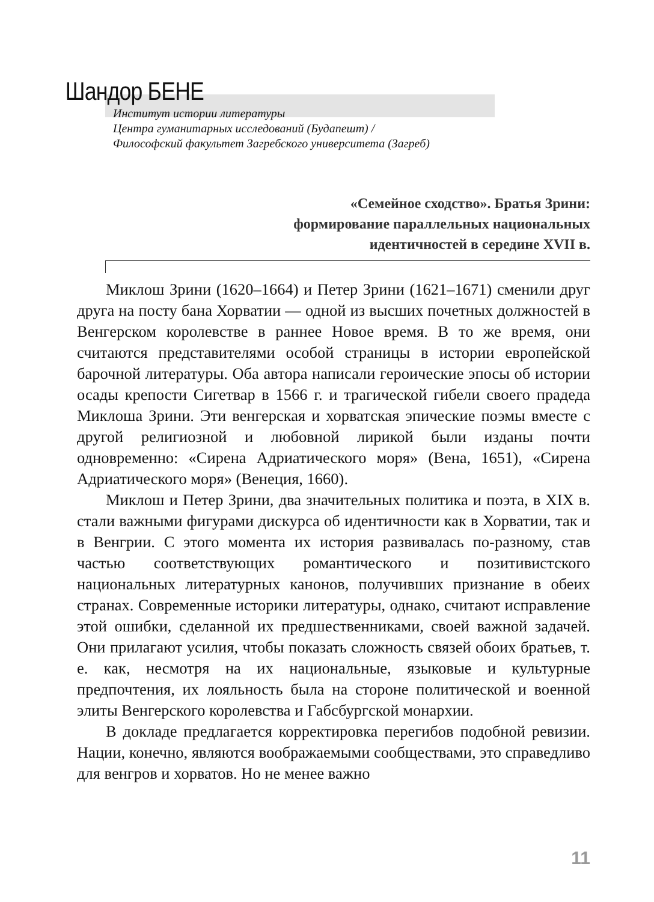Шандор БЕНЕ
Институт истории литературы
Центра гуманитарных исследований (Будапешт) /
Философский факультет Загребского университета (Загреб)
«Семейное сходство». Братья Зрини:
формирование параллельных национальных
идентичностей в середине XVII в.
Миклош Зрини (1620–1664) и Петер Зрини (1621–1671) сменили друг друга на посту бана Хорватии — одной из высших почетных должностей в Венгерском королевстве в раннее Новое время. В то же время, они считаются представителями особой страницы в истории европейской барочной литературы. Оба автора написали героические эпосы об истории осады крепости Сигетвар в 1566 г. и трагической гибели своего прадеда Миклоша Зрини. Эти венгерская и хорватская эпические поэмы вместе с другой религиозной и любовной лирикой были изданы почти одновременно: «Сирена Адриатического моря» (Вена, 1651), «Сирена Адриатического моря» (Венеция, 1660).
Миклош и Петер Зрини, два значительных политика и поэта, в XIX в. стали важными фигурами дискурса об идентичности как в Хорватии, так и в Венгрии. С этого момента их история развивалась по-разному, став частью соответствующих романтического и позитивистского национальных литературных канонов, получивших признание в обеих странах. Современные историки литературы, однако, считают исправление этой ошибки, сделанной их предшественниками, своей важной задачей. Они прилагают усилия, чтобы показать сложность связей обоих братьев, т. е. как, несмотря на их национальные, языковые и культурные предпочтения, их лояльность была на стороне политической и военной элиты Венгерского королевства и Габсбургской монархии.
В докладе предлагается корректировка перегибов подобной ревизии. Нации, конечно, являются воображаемыми сообществами, это справедливо для венгров и хорватов. Но не менее важно
11